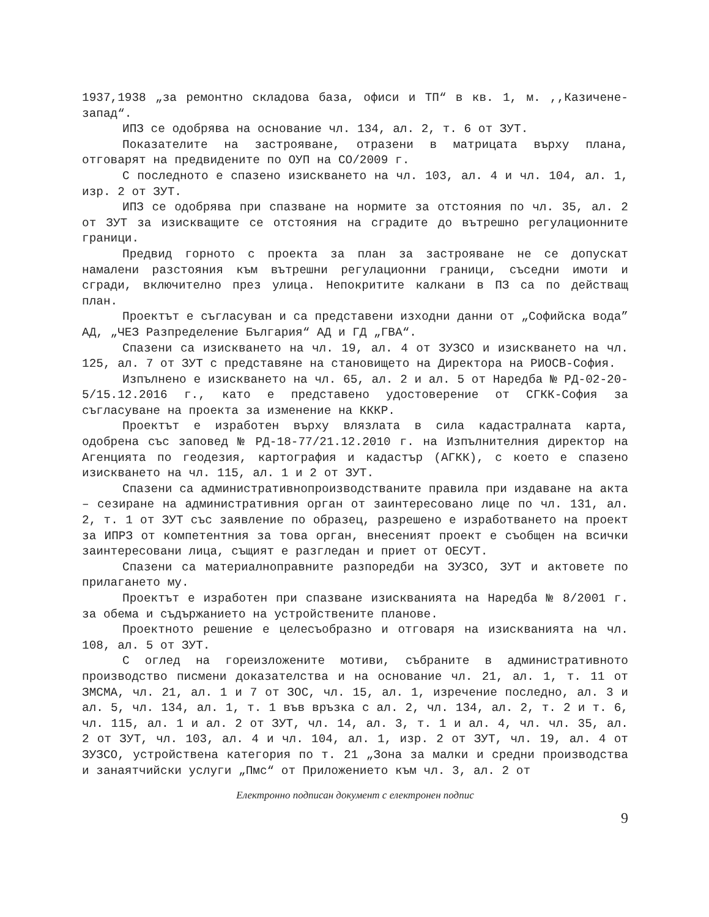1937,1938 „за ремонтно складова база, офиси и ТП“ в кв. 1, м. ,,Казичене-запад“.
ИПЗ се одобрява на основание чл. 134, ал. 2, т. 6 от ЗУТ.
Показателите на застрояване, отразени в матрицата върху плана, отговарят на предвидените по ОУП на СО/2009 г.
С последното е спазено изискването на чл. 103, ал. 4 и чл. 104, ал. 1, изр. 2 от ЗУТ.
ИПЗ се одобрява при спазване на нормите за отстояния по чл. 35, ал. 2 от ЗУТ за изискващите се отстояния на сградите до вътрешно регулационните граници.
Предвид горното с проекта за план за застрояване не се допускат намалени разстояния към вътрешни регулационни граници, съседни имоти и сгради, включително през улица. Непокритите калкани в ПЗ са по действащ план.
Проектът е съгласуван и са представени изходни данни от „Софийска вода” АД, „ЧЕЗ Разпределение България“ АД и ГД „ГВА“.
Спазени са изискването на чл. 19, ал. 4 от ЗУЗСО и изискването на чл. 125, ал. 7 от ЗУТ с представяне на становището на Директора на РИОСВ-София.
Изпълнено е изискването на чл. 65, ал. 2 и ал. 5 от Наредба № РД-02-20-5/15.12.2016 г., като е представено удостоверение от СГКК-София за съгласуване на проекта за изменение на КККР.
Проектът е изработен върху влязлата в сила кадастралната карта, одобрена със заповед № РД-18-77/21.12.2010 г. на Изпълнителния директор на Агенцията по геодезия, картография и кадастър (АГКК), с което е спазено изискването на чл. 115, ал. 1 и 2 от ЗУТ.
Спазени са административнопроизводстваните правила при издаване на акта – сезиране на административния орган от заинтересовано лице по чл. 131, ал. 2, т. 1 от ЗУТ със заявление по образец, разрешено е изработването на проект за ИПРЗ от компетентния за това орган, внесеният проект е съобщен на всички заинтересовани лица, същият е разгледан и приет от ОЕСУТ.
Спазени са материалноправните разпоредби на ЗУЗСО, ЗУТ и актовете по прилагането му.
Проектът е изработен при спазване изискванията на Наредба № 8/2001 г. за обема и съдържанието на устройствените планове.
Проектното решение е целесъобразно и отговаря на изискванията на чл. 108, ал. 5 от ЗУТ.
С оглед на гореизложените мотиви, събраните в административното производство писмени доказателства и на основание чл. 21, ал. 1, т. 11 от ЗМСМА, чл. 21, ал. 1 и 7 от ЗОС, чл. 15, ал. 1, изречение последно, ал. 3 и ал. 5, чл. 134, ал. 1, т. 1 във връзка с ал. 2, чл. 134, ал. 2, т. 2 и т. 6, чл. 115, ал. 1 и ал. 2 от ЗУТ, чл. 14, ал. 3, т. 1 и ал. 4, чл. чл. 35, ал. 2 от ЗУТ, чл. 103, ал. 4 и чл. 104, ал. 1, изр. 2 от ЗУТ, чл. 19, ал. 4 от ЗУЗСО, устройствена категория по т. 21 „Зона за малки и средни производства и занаятчийски услуги „Пмс“ от Приложението към чл. 3, ал. 2 от
Електронно подписан документ с електронен подпис
9